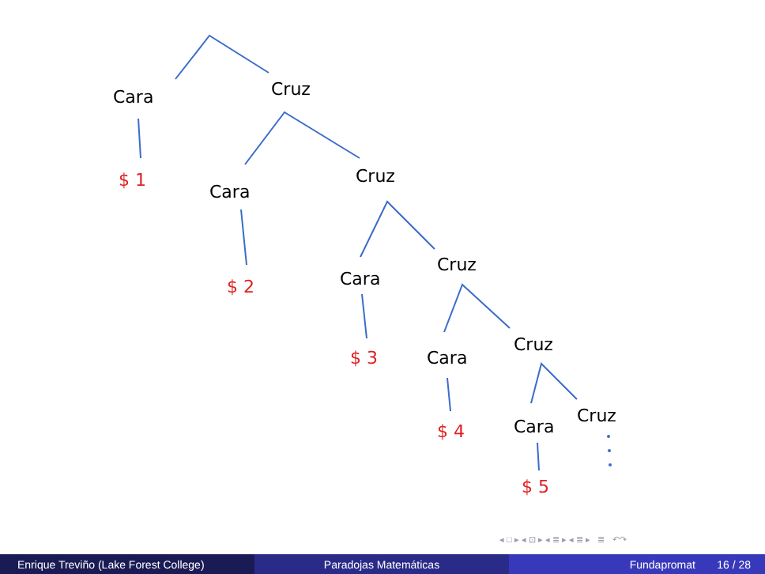Cara Cruz
$ 1
Cara
Cruz
$ 2 Cara
Cruz
$ 3 Cara
Cruz
$ 4 Cara
Cruz
$ 5
◂ □ ▸ ◂ ⊡ ▸ ◂ ≣ ▸ ◂ ≣ ▸ ≣ ↶↷
Enrique Treviño (Lake Forest College) Paradojas Matemáticas Fundapromat 16 / 28